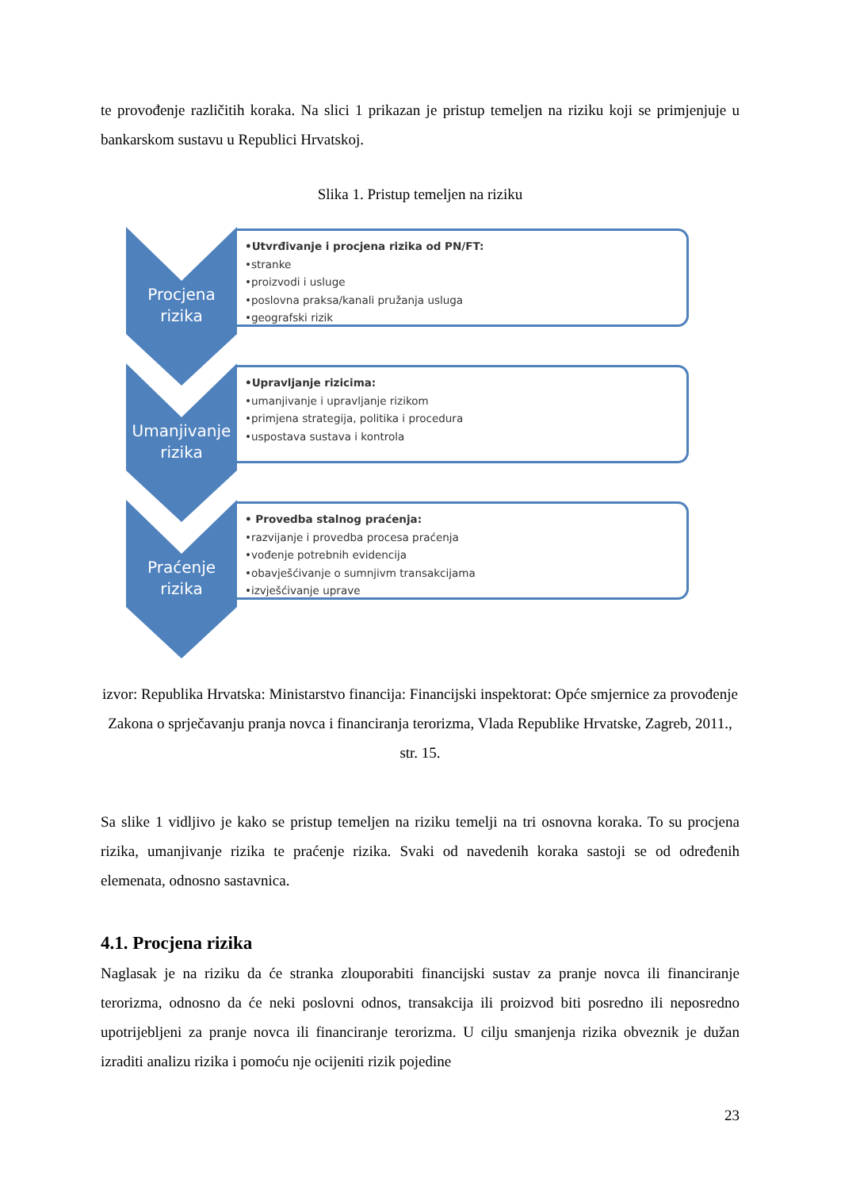te provođenje različitih koraka. Na slici 1 prikazan je pristup temeljen na riziku koji se primjenjuje u bankarskom sustavu u Republici Hrvatskoj.
Slika 1. Pristup temeljen na riziku
Procjena
rizika
•Utvrđivanje i procjena rizika od PN/FT:
•stranke
•proizvodi i usluge
•poslovna praksa/kanali pružanja usluga
•geografski rizik
Umanjivanje
rizika
•Upravljanje rizicima:
•umanjivanje i upravljanje rizikom
•primjena strategija, politika i procedura
•uspostava sustava i kontrola
Praćenje
rizika
• Provedba stalnog praćenja:
•razvijanje i provedba procesa praćenja
•vođenje potrebnih evidencija
•obavješćivanje o sumnjivm transakcijama
•izvješćivanje uprave
izvor: Republika Hrvatska: Ministarstvo financija: Financijski inspektorat: Opće smjernice za provođenje Zakona o sprječavanju pranja novca i financiranja terorizma, Vlada Republike Hrvatske, Zagreb, 2011., str. 15.
Sa slike 1 vidljivo je kako se pristup temeljen na riziku temelji na tri osnovna koraka. To su procjena rizika, umanjivanje rizika te praćenje rizika. Svaki od navedenih koraka sastoji se od određenih elemenata, odnosno sastavnica.
4.1. Procjena rizika
Naglasak je na riziku da će stranka zlouporabiti financijski sustav za pranje novca ili financiranje terorizma, odnosno da će neki poslovni odnos, transakcija ili proizvod biti posredno ili neposredno upotrijebljeni za pranje novca ili financiranje terorizma. U cilju smanjenja rizika obveznik je dužan izraditi analizu rizika i pomoću nje ocijeniti rizik pojedine
23